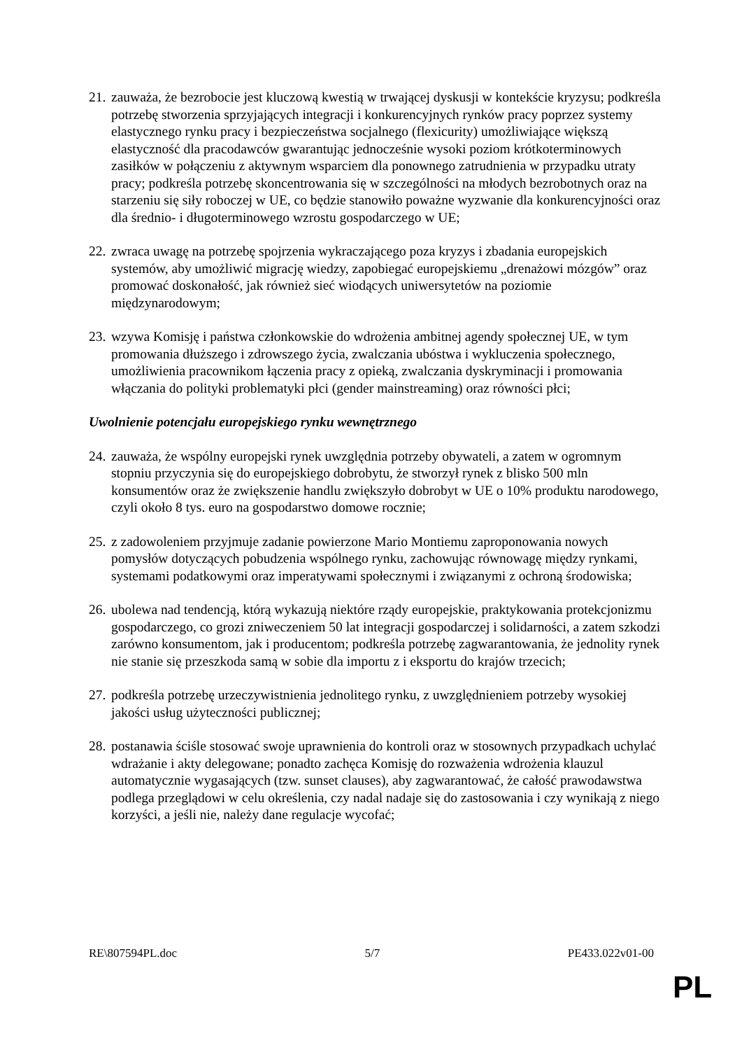21.
zauważa, że bezrobocie jest kluczową kwestią w trwającej dyskusji w kontekście kryzysu; podkreśla potrzebę stworzenia sprzyjających integracji i konkurencyjnych rynków pracy poprzez systemy elastycznego rynku pracy i bezpieczeństwa socjalnego (flexicurity) umożliwiające większą elastyczność dla pracodawców gwarantując jednocześnie wysoki poziom krótkoterminowych zasiłków w połączeniu z aktywnym wsparciem dla ponownego zatrudnienia w przypadku utraty pracy; podkreśla potrzebę skoncentrowania się w szczególności na młodych bezrobotnych oraz na starzeniu się siły roboczej w UE, co będzie stanowiło poważne wyzwanie dla konkurencyjności oraz dla średnio- i długoterminowego wzrostu gospodarczego w UE;
22.
zwraca uwagę na potrzebę spojrzenia wykraczającego poza kryzys i zbadania europejskich systemów, aby umożliwić migrację wiedzy, zapobiegać europejskiemu „drenażowi mózgów” oraz promować doskonałość, jak również sieć wiodących uniwersytetów na poziomie międzynarodowym;
23.
wzywa Komisję i państwa członkowskie do wdrożenia ambitnej agendy społecznej UE, w tym promowania dłuższego i zdrowszego życia, zwalczania ubóstwa i wykluczenia społecznego, umożliwienia pracownikom łączenia pracy z opieką, zwalczania dyskryminacji i promowania włączania do polityki problematyki płci (gender mainstreaming) oraz równości płci;
Uwolnienie potencjału europejskiego rynku wewnętrznego
24.
zauważa, że wspólny europejski rynek uwzględnia potrzeby obywateli, a zatem w ogromnym stopniu przyczynia się do europejskiego dobrobytu, że stworzył rynek z blisko 500 mln konsumentów oraz że zwiększenie handlu zwiększyło dobrobyt w UE o 10% produktu narodowego, czyli około 8 tys. euro na gospodarstwo domowe rocznie;
25.
z zadowoleniem przyjmuje zadanie powierzone Mario Montiemu zaproponowania nowych pomysłów dotyczących pobudzenia wspólnego rynku, zachowując równowagę między rynkami, systemami podatkowymi oraz imperatywami społecznymi i związanymi z ochroną środowiska;
26.
ubolewa nad tendencją, którą wykazują niektóre rządy europejskie, praktykowania protekcjonizmu gospodarczego, co grozi zniweczeniem 50 lat integracji gospodarczej i solidarności, a zatem szkodzi zarówno konsumentom, jak i producentom; podkreśla potrzebę zagwarantowania, że jednolity rynek nie stanie się przeszkoda samą w sobie dla importu z i eksportu do krajów trzecich;
27.
podkreśla potrzebę urzeczywistnienia jednolitego rynku, z uwzględnieniem potrzeby wysokiej jakości usług użyteczności publicznej;
28.
postanawia ściśle stosować swoje uprawnienia do kontroli oraz w stosownych przypadkach uchylać wdrażanie i akty delegowane; ponadto zachęca Komisję do rozważenia wdrożenia klauzul automatycznie wygasających (tzw. sunset clauses), aby zagwarantować, że całość prawodawstwa podlega przeglądowi w celu określenia, czy nadal nadaje się do zastosowania i czy wynikają z niego korzyści, a jeśli nie, należy dane regulacje wycofać;
RE\807594PL.doc 5/7 PE433.022v01-00
PL